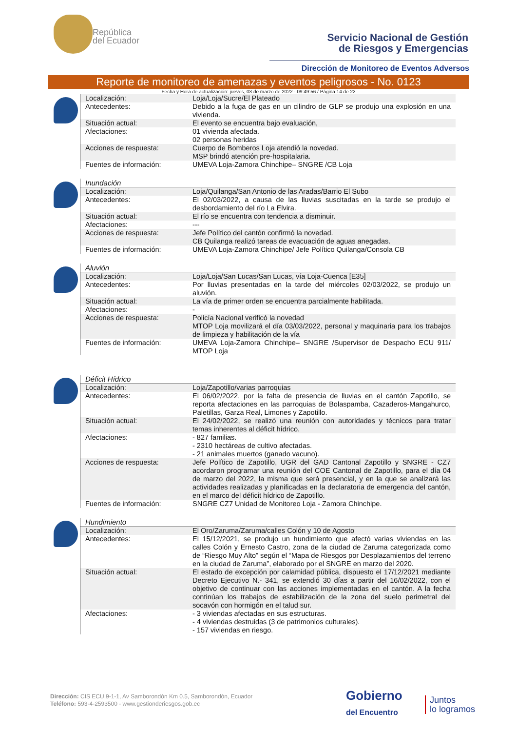República
del Ecuador
Servicio Nacional de Gestión
de Riesgos y Emergencias
Dirección de Monitoreo de Eventos Adversos
Reporte de monitoreo de amenazas y eventos peligrosos - No. 0123
Fecha y Hora de actualización: jueves, 03 de marzo de 2022 - 09:49:56 / Página 14 de 22
| Localización: | Loja/Loja/Sucre/El Plateado |
| Antecedentes: | Debido a la fuga de gas en un cilindro de GLP se produjo una explosión en una vivienda. |
| Situación actual: | El evento se encuentra bajo evaluación, |
| Afectaciones: | 01 vivienda afectada. 02 personas heridas |
| Acciones de respuesta: | Cuerpo de Bomberos Loja atendió la novedad. MSP brindó atención pre-hospitalaria. |
| Fuentes de información: | UMEVA Loja-Zamora Chinchipe– SNGRE /CB Loja |
Inundación
| Localización: | Loja/Quilanga/San Antonio de las Aradas/Barrio El Subo |
| Antecedentes: | El 02/03/2022, a causa de las lluvias suscitadas en la tarde se produjo el desbordamiento del río La Elvira. |
| Situación actual: | El río se encuentra con tendencia a disminuir. |
| Afectaciones: | --- |
| Acciones de respuesta: | Jefe Político del cantón confirmó la novedad. CB Quilanga realizó tareas de evacuación de aguas anegadas. |
| Fuentes de información: | UMEVA Loja-Zamora Chinchipe/ Jefe Político Quilanga/Consola CB |
Aluvión
| Localización: | Loja/Loja/San Lucas/San Lucas, vía Loja-Cuenca [E35] |
| Antecedentes: | Por lluvias presentadas en la tarde del miércoles 02/03/2022, se produjo un aluvión. |
| Situación actual: | La vía de primer orden se encuentra parcialmente habilitada. |
| Afectaciones: | - |
| Acciones de respuesta: | Policía Nacional verificó la novedad MTOP Loja movilizará el día 03/03/2022, personal y maquinaria para los trabajos de limpieza y habilitación de la vía |
| Fuentes de información: | UMEVA Loja-Zamora Chinchipe– SNGRE /Supervisor de Despacho ECU 911/ MTOP Loja |
Déficit Hídrico
| Localización: | Loja/Zapotillo/varias parroquias |
| Antecedentes: | El 06/02/2022, por la falta de presencia de lluvias en el cantón Zapotillo, se reporta afectaciones en las parroquias de Bolaspamba, Cazaderos-Mangahurco, Paletillas, Garza Real, Limones y Zapotillo. |
| Situación actual: | El 24/02/2022, se realizó una reunión con autoridades y técnicos para tratar temas inherentes al déficit hídrico. |
| Afectaciones: | - 827 familias. - 2310 hectáreas de cultivo afectadas. - 21 animales muertos (ganado vacuno). |
| Acciones de respuesta: | Jefe Político de Zapotillo, UGR del GAD Cantonal Zapotillo y SNGRE - CZ7 acordaron programar una reunión del COE Cantonal de Zapotillo, para el día 04 de marzo del 2022, la misma que será presencial, y en la que se analizará las actividades realizadas y planificadas en la declaratoria de emergencia del cantón, en el marco del déficit hídrico de Zapotillo. |
| Fuentes de información: | SNGRE CZ7 Unidad de Monitoreo Loja - Zamora Chinchipe. |
Hundimiento
| Localización: | El Oro/Zaruma/Zaruma/calles Colón y 10 de Agosto |
| Antecedentes: | El 15/12/2021, se produjo un hundimiento que afectó varias viviendas en las calles Colón y Ernesto Castro, zona de la ciudad de Zaruma categorizada como de “Riesgo Muy Alto” según el “Mapa de Riesgos por Desplazamientos del terreno en la ciudad de Zaruma”, elaborado por el SNGRE en marzo del 2020. |
| Situación actual: | El estado de excepción por calamidad pública, dispuesto el 17/12/2021 mediante Decreto Ejecutivo N.- 341, se extendió 30 días a partir del 16/02/2022, con el objetivo de continuar con las acciones implementadas en el cantón. A la fecha continúan los trabajos de estabilización de la zona del suelo perimetral del socavón con hormigón en el talud sur. |
| Afectaciones: | - 3 viviendas afectadas en sus estructuras. - 4 viviendas destruidas (3 de patrimonios culturales). - 157 viviendas en riesgo. |
Dirección: CIS ECU 9-1-1, Av Samborondón Km 0.5, Samborondón, Ecuador
Teléfono: 593-4-2593500 - www.gestionderiesgos.gob.ec
Gobierno
del Encuentro
Juntos
lo logramos